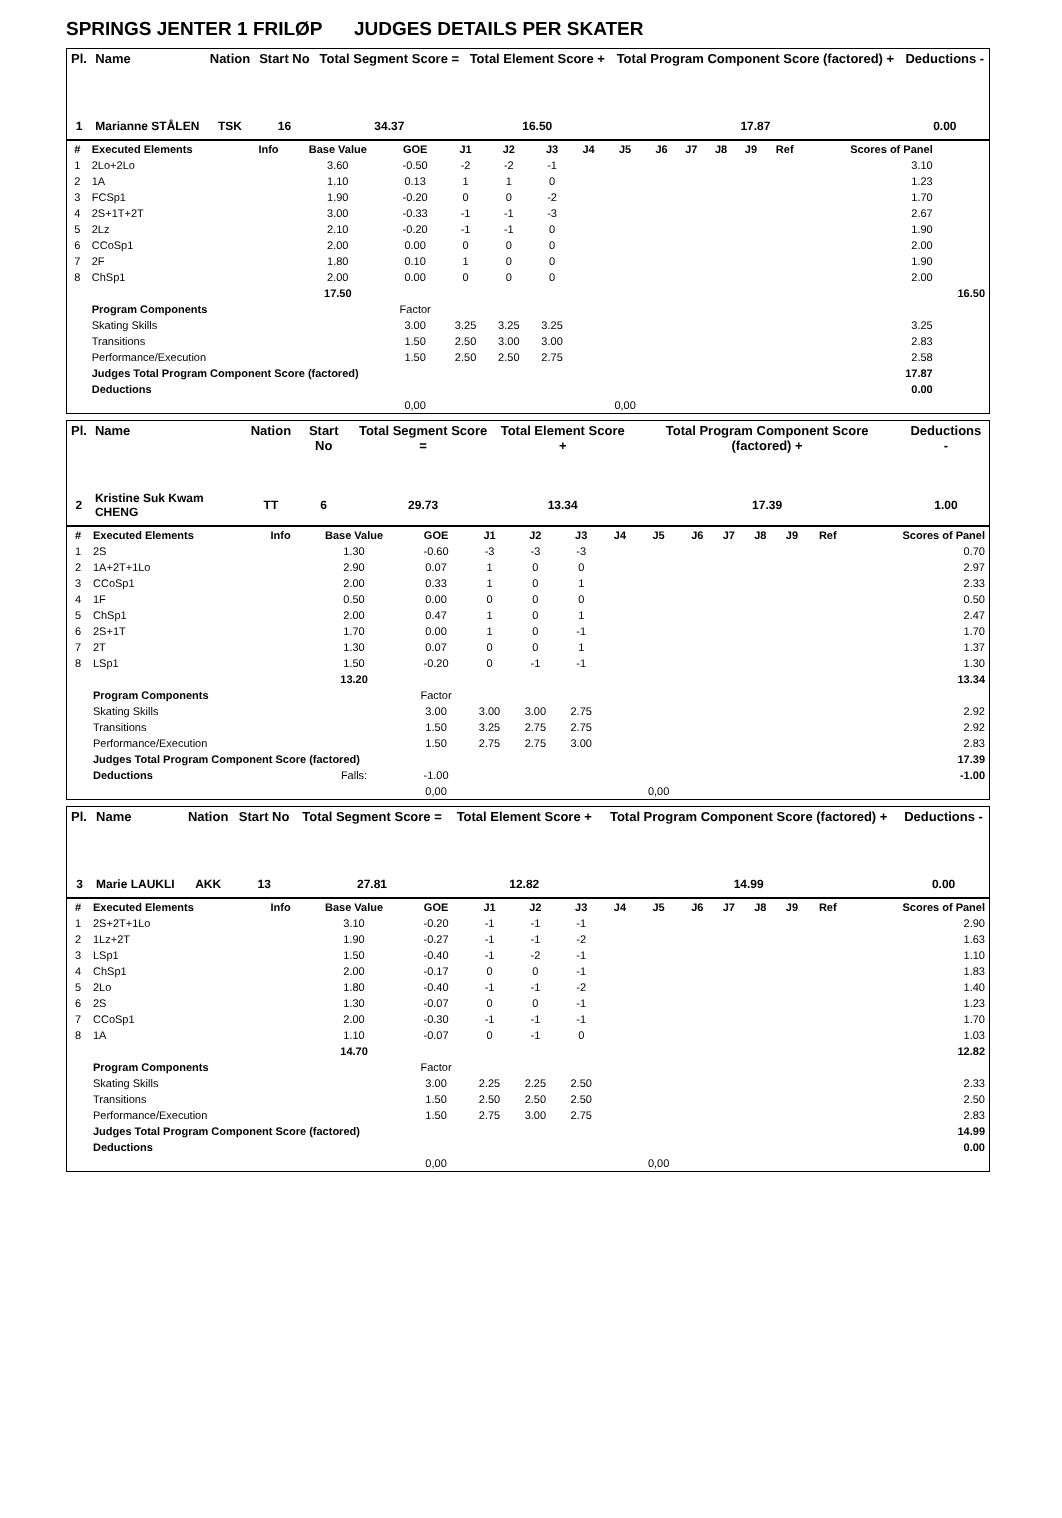SPRINGS JENTER 1 FRILØP JUDGES DETAILS PER SKATER
| Pl. | Name | Nation | Start No | Total Segment Score = | Total Element Score + | Total Program Component Score (factored) + | Deductions - |
| --- | --- | --- | --- | --- | --- | --- | --- |
| 1 | Marianne STÅLEN | TSK | 16 | 34.37 | 16.50 | 17.87 | 0.00 |
| # | Executed Elements | Info | Base Value | GOE | J1 | J2 | J3 | J4 | J5 | J6 | J7 | J8 | J9 | Ref | Scores of Panel | |
| --- | --- | --- | --- | --- | --- | --- | --- | --- | --- | --- | --- | --- | --- | --- | --- | --- |
| 1 | 2Lo+2Lo | | 3.60 | -0.50 | -2 | -2 | -1 | | | | | | | | 3.10 | |
| 2 | 1A | | 1.10 | 0.13 | 1 | 1 | 0 | | | | | | | | 1.23 | |
| 3 | FCSp1 | | 1.90 | -0.20 | 0 | 0 | -2 | | | | | | | | 1.70 | |
| 4 | 2S+1T+2T | | 3.00 | -0.33 | -1 | -1 | -3 | | | | | | | | 2.67 | |
| 5 | 2Lz | | 2.10 | -0.20 | -1 | -1 | 0 | | | | | | | | 1.90 | |
| 6 | CCoSp1 | | 2.00 | 0.00 | 0 | 0 | 0 | | | | | | | | 2.00 | |
| 7 | 2F | | 1.80 | 0.10 | 1 | 0 | 0 | | | | | | | | 1.90 | |
| 8 | ChSp1 | | 2.00 | 0.00 | 0 | 0 | 0 | | | | | | | | 2.00 | |
| | | | 17.50 | | | | | | | | | | | | | 16.50 |
| | Program Components | | | Factor | | | | | | | | | | | | |
| | Skating Skills | | | 3.00 | 3.25 | 3.25 | 3.25 | | | | | | | | 3.25 | |
| | Transitions | | | 1.50 | 2.50 | 3.00 | 3.00 | | | | | | | | 2.83 | |
| | Performance/Execution | | | 1.50 | 2.50 | 2.50 | 2.75 | | | | | | | | 2.58 | |
| | Judges Total Program Component Score (factored) | | | | | | | | | | | | | | 17.87 | |
| | Deductions | | | | | | | | | | | | | | 0.00 | |
| | | | | 0,00 | | | | | 0,00 | | | | | | | |
| Pl. | Name | Nation | Start No | Total Segment Score = | Total Element Score + | Total Program Component Score (factored) + | Deductions - |
| --- | --- | --- | --- | --- | --- | --- | --- |
| 2 | Kristine Suk Kwam CHENG | TT | 6 | 29.73 | 13.34 | 17.39 | 1.00 |
| # | Executed Elements | Info | Base Value | GOE | J1 | J2 | J3 | J4 | J5 | J6 | J7 | J8 | J9 | Ref | Scores of Panel |
| --- | --- | --- | --- | --- | --- | --- | --- | --- | --- | --- | --- | --- | --- | --- | --- |
| 1 | 2S | | 1.30 | -0.60 | -3 | -3 | -3 | | | | | | | | 0.70 |
| 2 | 1A+2T+1Lo | | 2.90 | 0.07 | 1 | 0 | 0 | | | | | | | | 2.97 |
| 3 | CCoSp1 | | 2.00 | 0.33 | 1 | 0 | 1 | | | | | | | | 2.33 |
| 4 | 1F | | 0.50 | 0.00 | 0 | 0 | 0 | | | | | | | | 0.50 |
| 5 | ChSp1 | | 2.00 | 0.47 | 1 | 0 | 1 | | | | | | | | 2.47 |
| 6 | 2S+1T | | 1.70 | 0.00 | 1 | 0 | -1 | | | | | | | | 1.70 |
| 7 | 2T | | 1.30 | 0.07 | 0 | 0 | 1 | | | | | | | | 1.37 |
| 8 | LSp1 | | 1.50 | -0.20 | 0 | -1 | -1 | | | | | | | | 1.30 |
| | | | 13.20 | | | | | | | | | | | | 13.34 |
| | Program Components | | | Factor | | | | | | | | | | | |
| | Skating Skills | | | 3.00 | 3.00 | 3.00 | 2.75 | | | | | | | | 2.92 |
| | Transitions | | | 1.50 | 3.25 | 2.75 | 2.75 | | | | | | | | 2.92 |
| | Performance/Execution | | | 1.50 | 2.75 | 2.75 | 3.00 | | | | | | | | 2.83 |
| | Judges Total Program Component Score (factored) | | | | | | | | | | | | | | 17.39 |
| | Deductions | | Falls: | -1.00 | | | | | | | | | | | -1.00 |
| | | | | 0,00 | | | | | 0,00 | | | | | | |
| Pl. | Name | Nation | Start No | Total Segment Score = | Total Element Score + | Total Program Component Score (factored) + | Deductions - |
| --- | --- | --- | --- | --- | --- | --- | --- |
| 3 | Marie LAUKLI | AKK | 13 | 27.81 | 12.82 | 14.99 | 0.00 |
| # | Executed Elements | Info | Base Value | GOE | J1 | J2 | J3 | J4 | J5 | J6 | J7 | J8 | J9 | Ref | Scores of Panel |
| --- | --- | --- | --- | --- | --- | --- | --- | --- | --- | --- | --- | --- | --- | --- | --- |
| 1 | 2S+2T+1Lo | | 3.10 | -0.20 | -1 | -1 | -1 | | | | | | | | 2.90 |
| 2 | 1Lz+2T | | 1.90 | -0.27 | -1 | -1 | -2 | | | | | | | | 1.63 |
| 3 | LSp1 | | 1.50 | -0.40 | -1 | -2 | -1 | | | | | | | | 1.10 |
| 4 | ChSp1 | | 2.00 | -0.17 | 0 | 0 | -1 | | | | | | | | 1.83 |
| 5 | 2Lo | | 1.80 | -0.40 | -1 | -1 | -2 | | | | | | | | 1.40 |
| 6 | 2S | | 1.30 | -0.07 | 0 | 0 | -1 | | | | | | | | 1.23 |
| 7 | CCoSp1 | | 2.00 | -0.30 | -1 | -1 | -1 | | | | | | | | 1.70 |
| 8 | 1A | | 1.10 | -0.07 | 0 | -1 | 0 | | | | | | | | 1.03 |
| | | | 14.70 | | | | | | | | | | | | 12.82 |
| | Program Components | | | Factor | | | | | | | | | | | |
| | Skating Skills | | | 3.00 | 2.25 | 2.25 | 2.50 | | | | | | | | 2.33 |
| | Transitions | | | 1.50 | 2.50 | 2.50 | 2.50 | | | | | | | | 2.50 |
| | Performance/Execution | | | 1.50 | 2.75 | 3.00 | 2.75 | | | | | | | | 2.83 |
| | Judges Total Program Component Score (factored) | | | | | | | | | | | | | | 14.99 |
| | Deductions | | | | | | | | | | | | | | 0.00 |
| | | | | 0,00 | | | | | 0,00 | | | | | | |